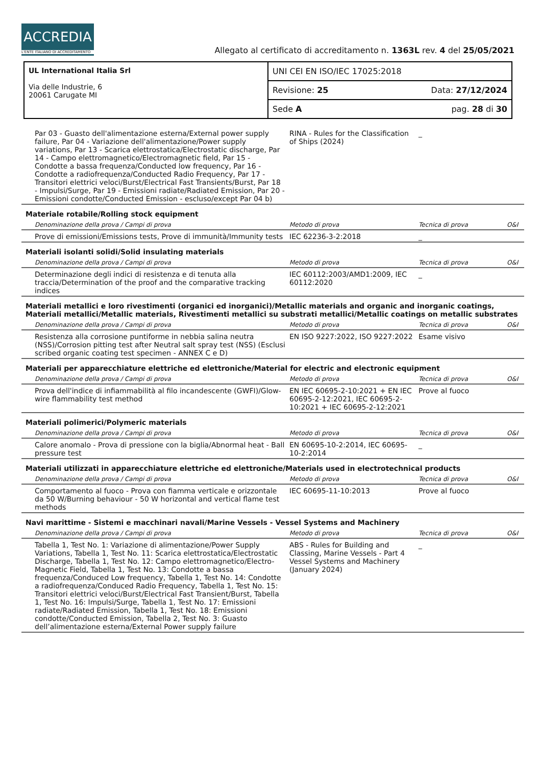ACCREDIA
L'ENTE ITALIANO DI ACCREDITAMENTO
Allegato al certificato di accreditamento n. 1363L rev. 4 del 25/05/2021
| UL International Italia Srl Via delle Industrie, 6 20061 Carugate MI | UNI CEI EN ISO/IEC 17025:2018 |
| | Revisione: 25 Data: 27/12/2024 |
| | Sede A pag. 28 di 30 |
| Par 03 - Guasto dell'alimentazione esterna/External power supply failure, Par 04 - Variazione dell'alimentazione/Power supply variations, Par 13 - Scarica elettrostatica/Electrostatic discharge, Par 14 - Campo elettromagnetico/Electromagnetic field, Par 15 - Condotte a bassa frequenza/Conducted low frequency, Par 16 - Condotte a radiofrequenza/Conducted Radio Frequency, Par 17 - Transitori elettrici veloci/Burst/Electrical Fast Transients/Burst, Par 18 - Impulsi/Surge, Par 19 - Emissioni radiate/Radiated Emission, Par 20 - Emissioni condotte/Conducted Emission - escluso/except Par 04 b) | RINA - Rules for the Classification of Ships (2024) | _ | |
Materiale rotabile/Rolling stock equipment
| Denominazione della prova / Campi di prova | Metodo di prova | Tecnica di prova | O&I |
| --- | --- | --- | --- |
| Prove di emissioni/Emissions tests, Prove di immunità/Immunity tests | IEC 62236-3-2:2018 | _ | |
Materiali isolanti solidi/Solid insulating materials
| Denominazione della prova / Campi di prova | Metodo di prova | Tecnica di prova | O&I |
| --- | --- | --- | --- |
| Determinazione degli indici di resistenza e di tenuta alla traccia/Determination of the proof and the comparative tracking indices | IEC 60112:2003/AMD1:2009, IEC 60112:2020 | _ | |
Materiali metallici e loro rivestimenti (organici ed inorganici)/Metallic materials and organic and inorganic coatings, Materiali metallici/Metallic materials, Rivestimenti metallici su substrati metallici/Metallic coatings on metallic substrates
| Denominazione della prova / Campi di prova | Metodo di prova | Tecnica di prova | O&I |
| --- | --- | --- | --- |
| Resistenza alla corrosione puntiforme in nebbia salina neutra (NSS)/Corrosion pitting test after Neutral salt spray test (NSS) (Esclusi scribed organic coating test specimen - ANNEX C e D) | EN ISO 9227:2022, ISO 9227:2022 | Esame visivo | |
Materiali per apparecchiature elettriche ed elettroniche/Material for electric and electronic equipment
| Denominazione della prova / Campi di prova | Metodo di prova | Tecnica di prova | O&I |
| --- | --- | --- | --- |
| Prova dell'indice di infiammabilità al filo incandescente (GWFI)/Glow-wire flammability test method | EN IEC 60695-2-10:2021 + EN IEC 60695-2-12:2021, IEC 60695-2-10:2021 + IEC 60695-2-12:2021 | Prove al fuoco | |
Materiali polimerici/Polymeric materials
| Denominazione della prova / Campi di prova | Metodo di prova | Tecnica di prova | O&I |
| --- | --- | --- | --- |
| Calore anomalo - Prova di pressione con la biglia/Abnormal heat - Ball pressure test | EN 60695-10-2:2014, IEC 60695-10-2:2014 | _ | |
Materiali utilizzati in apparecchiature elettriche ed elettroniche/Materials used in electrotechnical products
| Denominazione della prova / Campi di prova | Metodo di prova | Tecnica di prova | O&I |
| --- | --- | --- | --- |
| Comportamento al fuoco - Prova con fiamma verticale e orizzontale da 50 W/Burning behaviour - 50 W horizontal and vertical flame test methods | IEC 60695-11-10:2013 | Prove al fuoco | |
Navi marittime - Sistemi e macchinari navali/Marine Vessels - Vessel Systems and Machinery
| Denominazione della prova / Campi di prova | Metodo di prova | Tecnica di prova | O&I |
| --- | --- | --- | --- |
| Tabella 1, Test No. 1: Variazione di alimentazione/Power Supply Variations, Tabella 1, Test No. 11: Scarica elettrostatica/Electrostatic Discharge, Tabella 1, Test No. 12: Campo elettromagnetico/Electro-Magnetic Field, Tabella 1, Test No. 13: Condotte a bassa frequenza/Conduced Low frequency, Tabella 1, Test No. 14: Condotte a radiofrequenza/Conduced Radio Frequency, Tabella 1, Test No. 15: Transitori elettrici veloci/Burst/Electrical Fast Transient/Burst, Tabella 1, Test No. 16: Impulsi/Surge, Tabella 1, Test No. 17: Emissioni radiate/Radiated Emission, Tabella 1, Test No. 18: Emissioni condotte/Conducted Emission, Tabella 2, Test No. 3: Guasto dell’alimentazione esterna/External Power supply failure | ABS - Rules for Building and Classing, Marine Vessels - Part 4 Vessel Systems and Machinery (January 2024) | _ | |